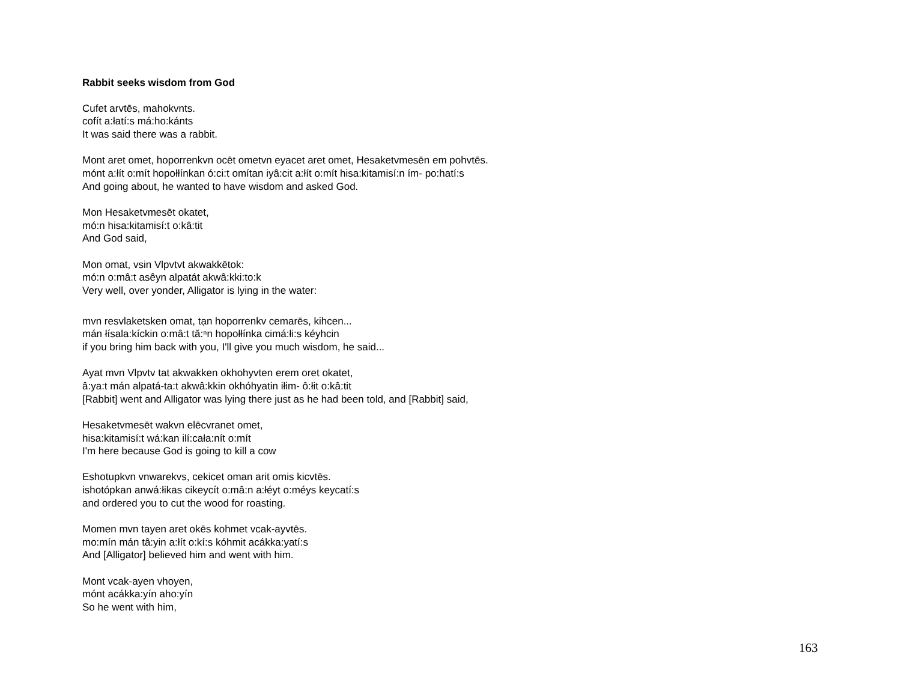Rabbit seeks wisdom from God
Cufet arvtēs, mahokvnts.
cofít a:łatí:s má:ho:kánts
It was said there was a rabbit.
Mont aret omet, hoporrenkvn ocēt ometvn eyacet aret omet, Hesaketvmesēn em pohvtēs.
mónt a:łít o:mít hopołłínkan ó:ci:t omítan iyâ:cit a:łít o:mít hisa:kitamisí:n ím- po:hatí:s
And going about, he wanted to have wisdom and asked God.
Mon Hesaketvmesēt okatet,
mó:n hisa:kitamisí:t o:kâ:tit
And God said,
Mon omat, vsin Vlpvtvt akwakkētok:
mó:n o:mâ:t asêyn alpatát akwâ:kki:to:k
Very well, over yonder, Alligator is lying in the water:
mvn resvlaketsken omat, tạn hoporrenkv cemarēs, kihcen...
mán łísala:kíckin o:mâ:t tă:ⁿn hopołłínka cimá:łi:s kéyhcin
if you bring him back with you, I'll give you much wisdom, he said...
Ayat mvn Vlpvtv tat akwakken okhohyvten erem oret okatet,
â:ya:t mán alpatá-ta:t akwâ:kkin okhóhyatin iłim- ô:łit o:kâ:tit
[Rabbit] went and Alligator was lying there just as he had been told, and [Rabbit] said,
Hesaketvmesēt wakvn elēcvranet omet,
hisa:kitamisí:t wá:kan ilí:cała:nít o:mít
I'm here because God is going to kill a cow
Eshotupkvn vnwarekvs, cekicet oman arit omis kicvtēs.
ishotópkan anwá:łikas cikeycít o:mâ:n a:łéyt o:méys keycatí:s
and ordered you to cut the wood for roasting.
Momen mvn tayen aret okēs kohmet vcak-ayvtēs.
mo:mín mán tâ:yin a:łít o:kí:s kóhmit acákka:yatí:s
And [Alligator] believed him and went with him.
Mont vcak-ayen vhoyen,
mónt acákka:yín aho:yín
So he went with him,
163